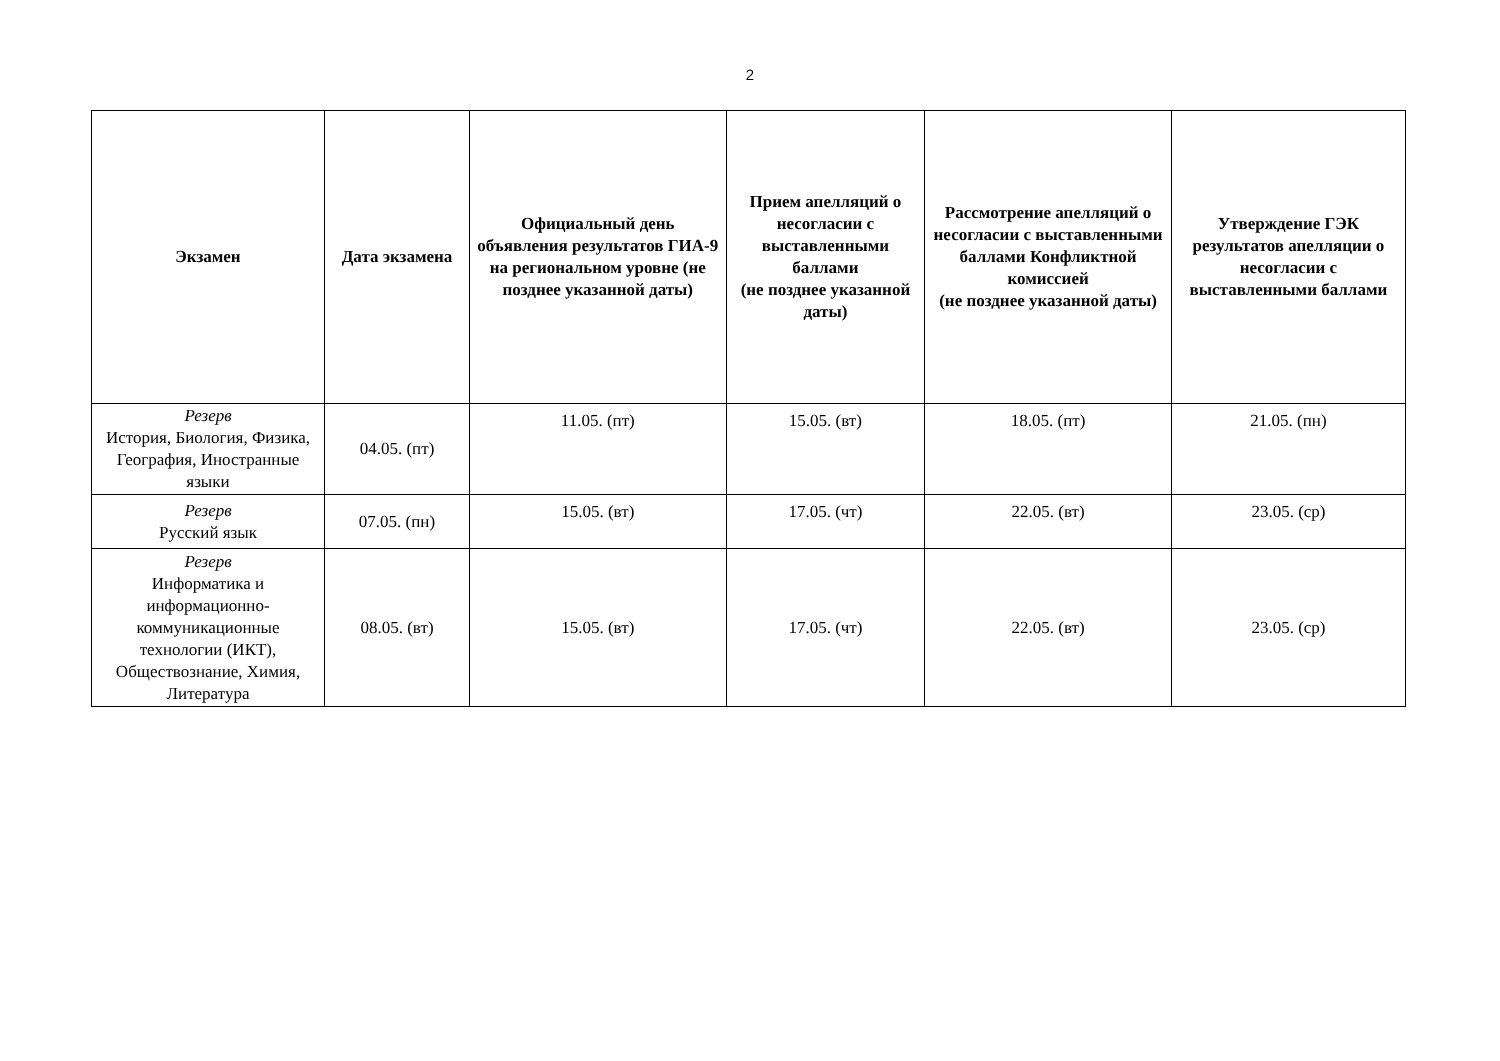2
| Экзамен | Дата экзамена | Официальный день объявления результатов ГИА-9 на региональном уровне (не позднее указанной даты) | Прием апелляций о несогласии с выставленными баллами (не позднее указанной даты) | Рассмотрение апелляций о несогласии с выставленными баллами Конфликтной комиссией (не позднее указанной даты) | Утверждение ГЭК результатов апелляции о несогласии с выставленными баллами |
| --- | --- | --- | --- | --- | --- |
| Резерв История, Биология, Физика, География, Иностранные языки | 04.05. (пт) | 11.05. (пт) | 15.05. (вт) | 18.05. (пт) | 21.05. (пн) |
| Резерв Русский язык | 07.05. (пн) | 15.05. (вт) | 17.05. (чт) | 22.05. (вт) | 23.05. (ср) |
| Резерв Информатика и информационно-коммуникационные технологии (ИКТ), Обществознание, Химия, Литература | 08.05. (вт) | 15.05. (вт) | 17.05. (чт) | 22.05. (вт) | 23.05. (ср) |